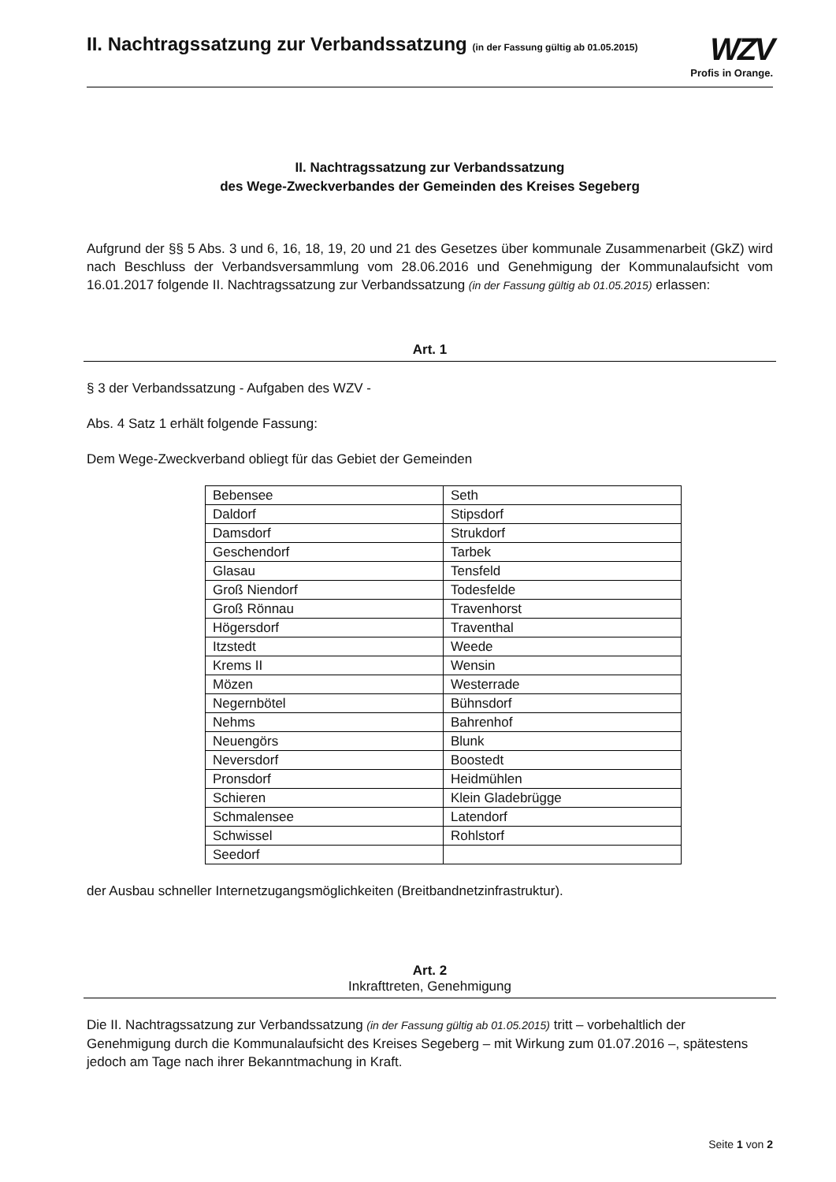II. Nachtragssatzung zur Verbandssatzung (in der Fassung gültig ab 01.05.2015)
WZV
Profis in Orange.
II. Nachtragssatzung zur Verbandssatzung
des Wege-Zweckverbandes der Gemeinden des Kreises Segeberg
Aufgrund der §§ 5 Abs. 3 und 6, 16, 18, 19, 20 und 21 des Gesetzes über kommunale Zusammenarbeit (GkZ) wird nach Beschluss der Verbandsversammlung vom 28.06.2016 und Genehmigung der Kommunalaufsicht vom 16.01.2017 folgende II. Nachtragssatzung zur Verbandssatzung (in der Fassung gültig ab 01.05.2015) erlassen:
Art. 1
§ 3 der Verbandssatzung - Aufgaben des WZV -
Abs. 4 Satz 1 erhält folgende Fassung:
Dem Wege-Zweckverband obliegt für das Gebiet der Gemeinden
| Bebensee | Seth |
| Daldorf | Stipsdorf |
| Damsdorf | Strukdorf |
| Geschendorf | Tarbek |
| Glasau | Tensfeld |
| Groß Niendorf | Todesfelde |
| Groß Rönnau | Travenhorst |
| Högersdorf | Traventhal |
| Itzstedt | Weede |
| Krems II | Wensin |
| Mözen | Westerrade |
| Negernbötel | Bühnsdorf |
| Nehms | Bahrenhof |
| Neuengörs | Blunk |
| Neversdorf | Boostedt |
| Pronsdorf | Heidmühlen |
| Schieren | Klein Gladebrügge |
| Schmalensee | Latendorf |
| Schwissel | Rohlstorf |
| Seedorf | |
der Ausbau schneller Internetzugangsmöglichkeiten (Breitbandnetzinfrastruktur).
Art. 2
Inkrafttreten, Genehmigung
Die II. Nachtragssatzung zur Verbandssatzung (in der Fassung gültig ab 01.05.2015) tritt – vorbehaltlich der Genehmigung durch die Kommunalaufsicht des Kreises Segeberg – mit Wirkung zum 01.07.2016 –, spätestens jedoch am Tage nach ihrer Bekanntmachung in Kraft.
Seite 1 von 2